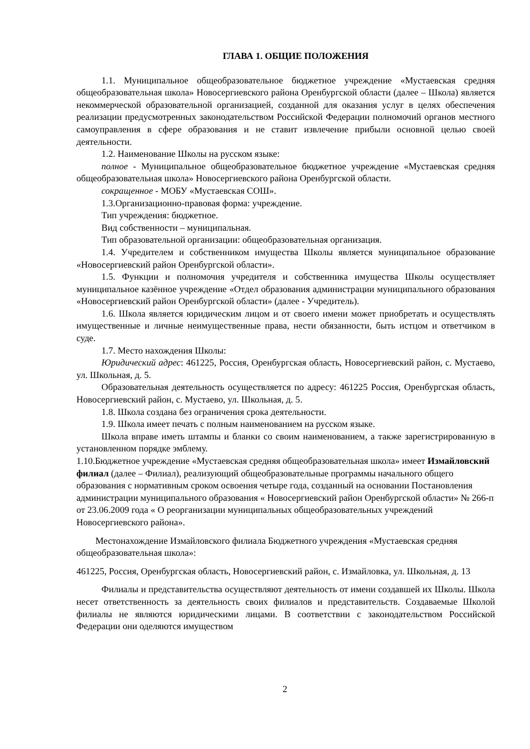ГЛАВА 1. ОБЩИЕ ПОЛОЖЕНИЯ
1.1. Муниципальное общеобразовательное бюджетное учреждение «Мустаевская средняя общеобразовательная школа» Новосергиевского района Оренбургской области (далее – Школа) является некоммерческой образовательной организацией, созданной для оказания услуг в целях обеспечения реализации предусмотренных законодательством Российской Федерации полномочий органов местного самоуправления в сфере образования и не ставит извлечение прибыли основной целью своей деятельности.
1.2. Наименование Школы на русском языке:
полное - Муниципальное общеобразовательное бюджетное учреждение «Мустаевская средняя общеобразовательная школа» Новосергиевского района Оренбургской области.
сокращенное - МОБУ «Мустаевская СОШ».
1.3.Организационно-правовая форма: учреждение.
Тип учреждения: бюджетное.
Вид собственности – муниципальная.
Тип образовательной организации: общеобразовательная организация.
1.4. Учредителем и собственником имущества Школы является муниципальное образование «Новосергиевский район Оренбургской области».
1.5. Функции и полномочия учредителя и собственника имущества Школы осуществляет муниципальное казённое учреждение «Отдел образования администрации муниципального образования «Новосергиевский район Оренбургской области» (далее - Учредитель).
1.6. Школа является юридическим лицом и от своего имени может приобретать и осуществлять имущественные и личные неимущественные права, нести обязанности, быть истцом и ответчиком в суде.
1.7. Место нахождения Школы:
Юридический адрес: 461225, Россия, Оренбургская область, Новосергиевский район, с. Мустаево, ул. Школьная, д. 5.
Образовательная деятельность осуществляется по адресу: 461225 Россия, Оренбургская область, Новосергиевский район, с. Мустаево, ул. Школьная, д. 5.
1.8. Школа создана без ограничения срока деятельности.
1.9. Школа имеет печать с полным наименованием на русском языке.
Школа вправе иметь штампы и бланки со своим наименованием, а также зарегистрированную в установленном порядке эмблему.
1.10.Бюджетное учреждение «Мустаевская средняя общеобразовательная школа» имеет Измайловский филиал (далее – Филиал), реализующий общеобразовательные программы начального общего образования с нормативным сроком освоения четыре года, созданный на основании Постановления администрации муниципального образования « Новосергиевский район Оренбургской области» № 266-п от 23.06.2009 года « О реорганизации муниципальных общеобразовательных учреждений Новосергиевского района».
Местонахождение Измайловского филиала Бюджетного учреждения «Мустаевская средняя общеобразовательная школа»:
461225, Россия, Оренбургская область, Новосергиевский район, с. Измайловка, ул. Школьная, д. 13
Филиалы и представительства осуществляют деятельность от имени создавшей их Школы. Школа несет ответственность за деятельность своих филиалов и представительств. Создаваемые Школой филиалы не являются юридическими лицами. В соответствии с законодательством Российской Федерации они оделяются имуществом
2